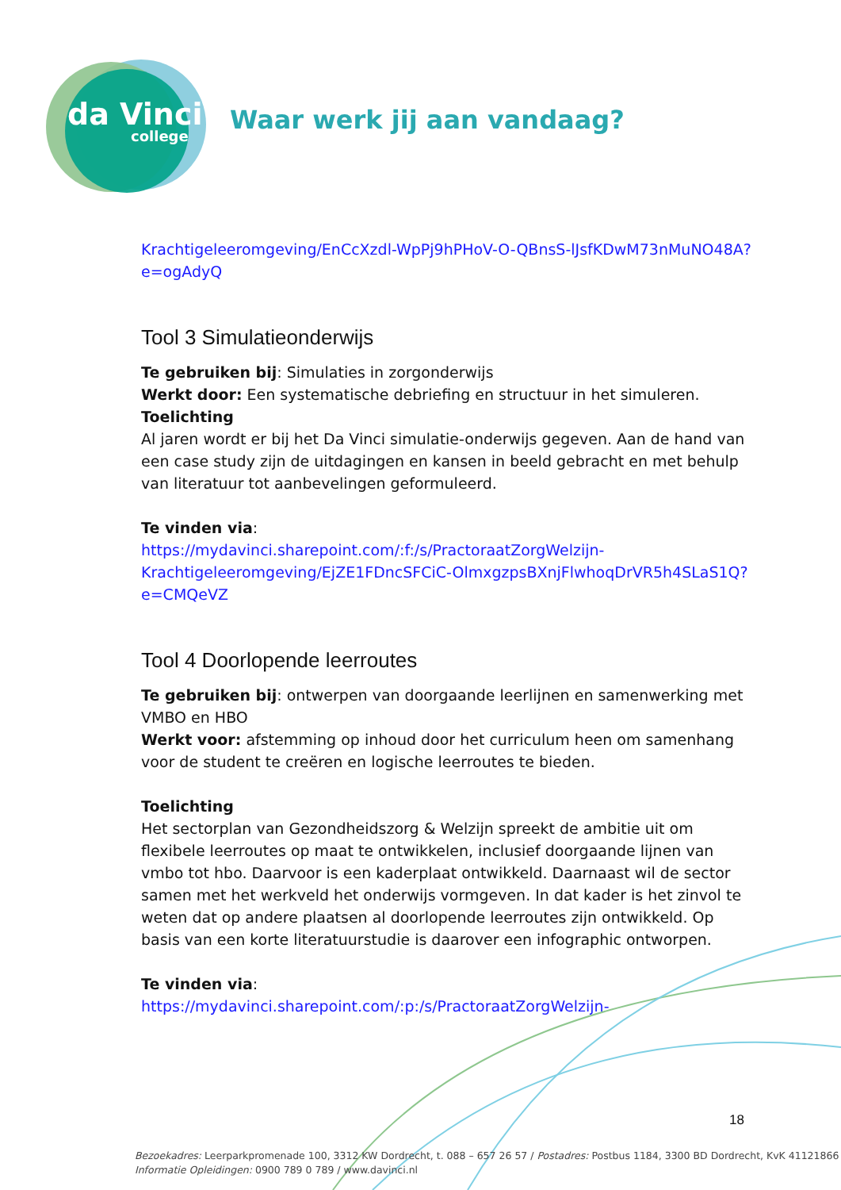da Vinci
college
Waar werk jij aan vandaag?
Krachtigeleeromgeving/EnCcXzdl-WpPj9hPHoV-O-QBnsS-lJsfKDwM73nMuNO48A?e=ogAdyQ
Tool 3 Simulatieonderwijs
Te gebruiken bij: Simulaties in zorgonderwijs
Werkt door: Een systematische debriefing en structuur in het simuleren.
Toelichting
Al jaren wordt er bij het Da Vinci simulatie-onderwijs gegeven. Aan de hand van een case study zijn de uitdagingen en kansen in beeld gebracht en met behulp van literatuur tot aanbevelingen geformuleerd.
Te vinden via:
https://mydavinci.sharepoint.com/:f:/s/PractoraatZorgWelzijn-Krachtigeleeromgeving/EjZE1FDncSFCiC-OlmxgzpsBXnjFlwhoqDrVR5h4SLaS1Q?e=CMQeVZ
Tool 4 Doorlopende leerroutes
Te gebruiken bij: ontwerpen van doorgaande leerlijnen en samenwerking met VMBO en HBO
Werkt voor: afstemming op inhoud door het curriculum heen om samenhang voor de student te creëren en logische leerroutes te bieden.
Toelichting
Het sectorplan van Gezondheidszorg & Welzijn spreekt de ambitie uit om flexibele leerroutes op maat te ontwikkelen, inclusief doorgaande lijnen van vmbo tot hbo. Daarvoor is een kaderplaat ontwikkeld. Daarnaast wil de sector samen met het werkveld het onderwijs vormgeven. In dat kader is het zinvol te weten dat op andere plaatsen al doorlopende leerroutes zijn ontwikkeld. Op basis van een korte literatuurstudie is daarover een infographic ontworpen.
Te vinden via:
https://mydavinci.sharepoint.com/:p:/s/PractoraatZorgWelzijn-
18
Bezoekadres: Leerparkpromenade 100, 3312 KW Dordrecht, t. 088 – 657 26 57 / Postadres: Postbus 1184, 3300 BD Dordrecht, KvK 41121866
Informatie Opleidingen: 0900 789 0 789 / www.davinci.nl